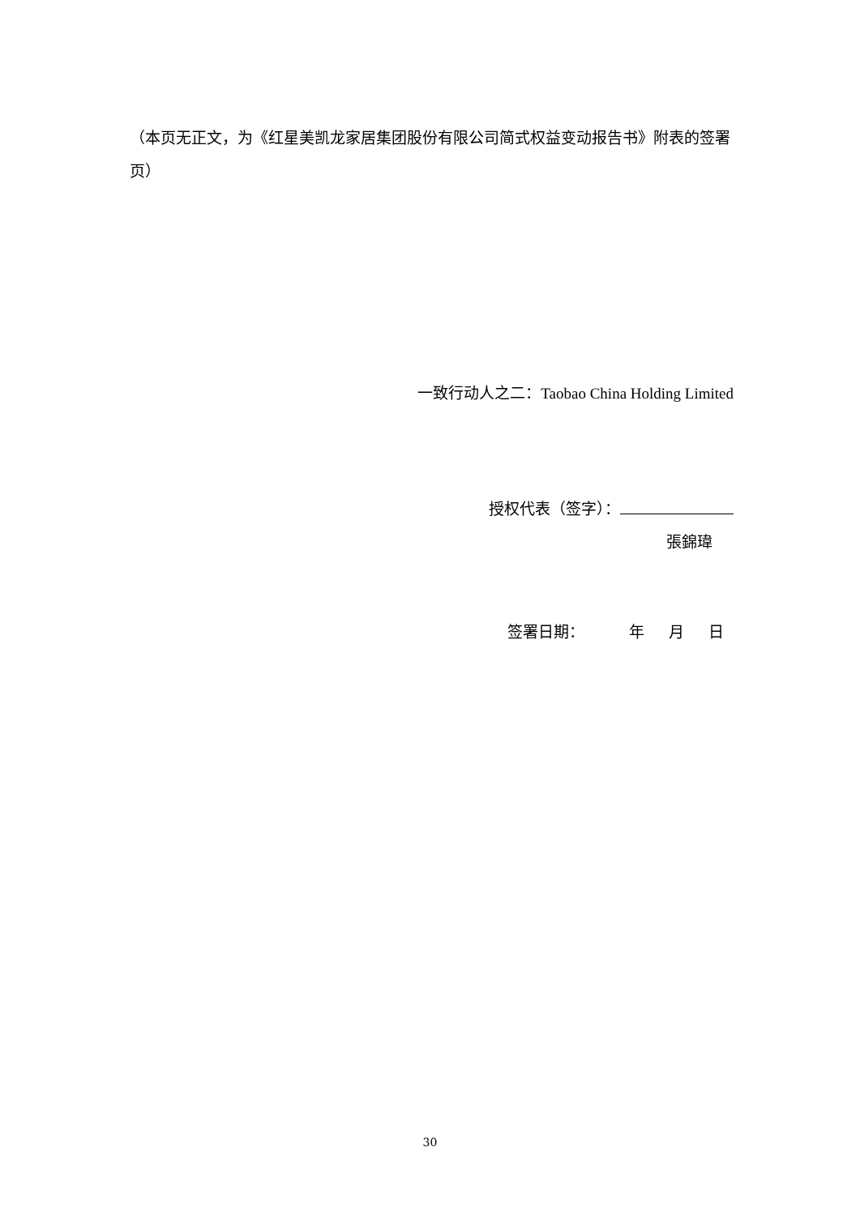（本页无正文，为《红星美凯龙家居集团股份有限公司简式权益变动报告书》附表的签署页）
一致行动人之二：Taobao China Holding Limited
授权代表（签字）：
張錦瑋
签署日期： 年 月 日
30